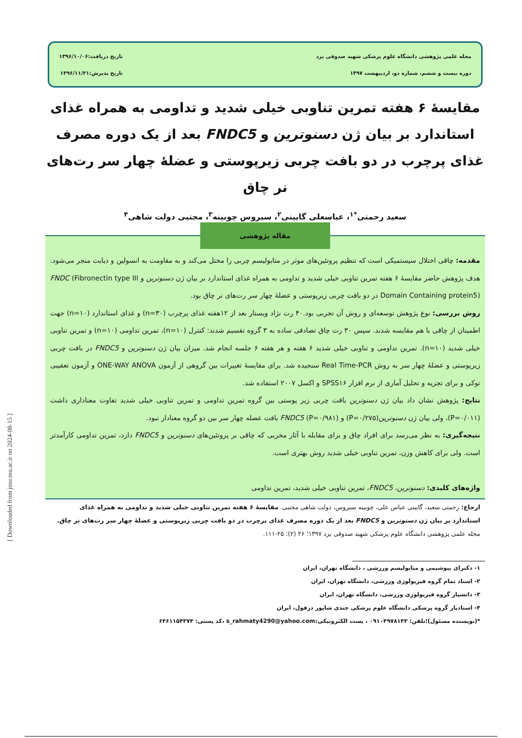مجله علمی پژوهشی دانشگاه علوم پزشکی شهید صدوقی یزد
دوره بیست و ششم، شماره دو، اردیبهشت ۱۳۹۷
تاریخ دریافت:۱۳۹۶/۱۰/۰۶
تاریخ پذیرش:۱۳۹۶/۱۱/۲۱
مقایسۀ ۶ هفته تمرین تناوبی خیلی شدید و تداومی به همراه غذای استاندارد بر بیان ژن دسنوترین و FNDC5 بعد از یک دوره مصرف غذای پرچرب در دو بافت چربی زیرپوستی و عضلۀ چهار سر رت‌های نر چاق
سعید رحمتی<sup>*۱</sup>، عباسعلی گایینی<sup>۲</sup>، سیروس چوبینه<sup>۳</sup>، مجتبی دولت شاهی<sup>۴</sup>
مقاله پژوهشی
مقدمه: چاقی اختلال سیستمیکی است که تنظیم پروتئین‌های موثر در متابولیسم چربی را مختل می‌کند و به مقاومت به انسولین و دیابت منجر می‌شود. هدف پژوهش حاضر مقایسۀ ۶ هفته تمرین تناوبی خیلی شدید و تداومی به همراه غذای استاندارد بر بیان ژن دسنوترین و FNDC (Fibronectin type III Domain Containing protein5) در دو بافت چربی زیرپوستی و عضلۀ چهار سر رت‌های نر چاق بود.
روش بررسی: نوع پژوهش توسعه‌ای و روش آن تجربی بود.۴۰ رت نژاد ویستار بعد از ۱۲هفته غذای پرچرب (n=۳۰) و غذای استاندارد (n=۱۰) جهت اطمینان از چاقی با هم مقایسه شدند. سپس ۳۰ رت چاق تصادفی ساده به ۳ گروه تقسیم شدند: کنترل (n=۱۰)، تمرین تداومی (n=۱۰) و تمرین تناوبی خیلی شدید (n=۱۰). تمرین تداومی و تناوبی خیلی شدید ۶ هفته و هر هفته ۶ جلسه انجام شد. میزان بیان ژن دسنوترین و FNDC5 در بافت چربی زیرپوستی و عضلۀ چهار سر به روش Real Time-PCR سنجیده شد. برای مقایسۀ تغییرات بین گروهی از آزمون ONE-WAY ANOVA و آزمون تعقیبی توکی و برای تجزیه و تحلیل آماری از نرم افزار SPSS۱۶ و اکسل ۲۰۰۷ استفاده شد.
نتایج: پژوهش نشان داد بیان ژن دسنوترین بافت چربی زیر پوستی بین گروه تمرین تداومی و تمرین تناوبی خیلی شدید تفاوت معناداری داشت (P=۰/۰۱۱)، ولی بیان ژن دسنوترین(P=۰/۲۷۵) و FNDC5 (P=۰/۹۸۱) بافت عضله چهار سر بین دو گروه معنادار نبود.
نتیجه‌گیری: به نظر می‌رسد برای افراد چاق و برای مقابله با آثار مخربی که چاقی بر پروتئین‌های دسنوترین و FNDC5 دارد، تمرین تداومی کارآمدتر است. ولی برای کاهش وزن، تمرین تناوبی خیلی شدید روش بهتری است.
واژه‌های کلیدی: دسنوترین، FNDC5، تمرین تناوبی خیلی شدید، تمرین تداومی
ارجاع: رحمتی سعید، گایینی عباس علی، چوبینه سیروس، دولت شاهی مجتبی. مقایسۀ ۶ هفته تمرین تناوبی خیلی شدید و تداومی به همراه غذای استاندارد بر بیان ژن دسنوترین و FNDC5 بعد از یک دوره مصرف غذای پرچرب در دو بافت چربی زیرپوستی و عضلۀ چهار سر رت‌های نر چاق. مجله علمی پژوهشی دانشگاه علوم پزشکی شهید صدوقی یزد ۱۳۹۷؛ ۲۶ (۲): ۲۵-۱۱۱.
۱- دکترای بیوشیمی و متابولیسم ورزشی ، دانشگاه تهران، ایران
۲- استاد تمام گروه فیزیولوژی ورزشی، دانشگاه تهران، ایران
۳- دانشیار گروه فیزیولوژی ورزشی، دانشگاه تهران، ایران
۴- استادیار گروه پزشکی دانشگاه علوم پزشکی جندی شاپور دزفول، ایران
*(نویسنده مسئول)؛تلفن: ۰۹۱۰۴۹۷۸۱۴۳ ، پست الکترونیکی:s_rahmaty4290@yahoo.com ،کد پستی: ۶۴۶۱۱۵۴۳۷۴
[ Downloaded from jssu.ssu.ac.ir on 2024-08-15 ]